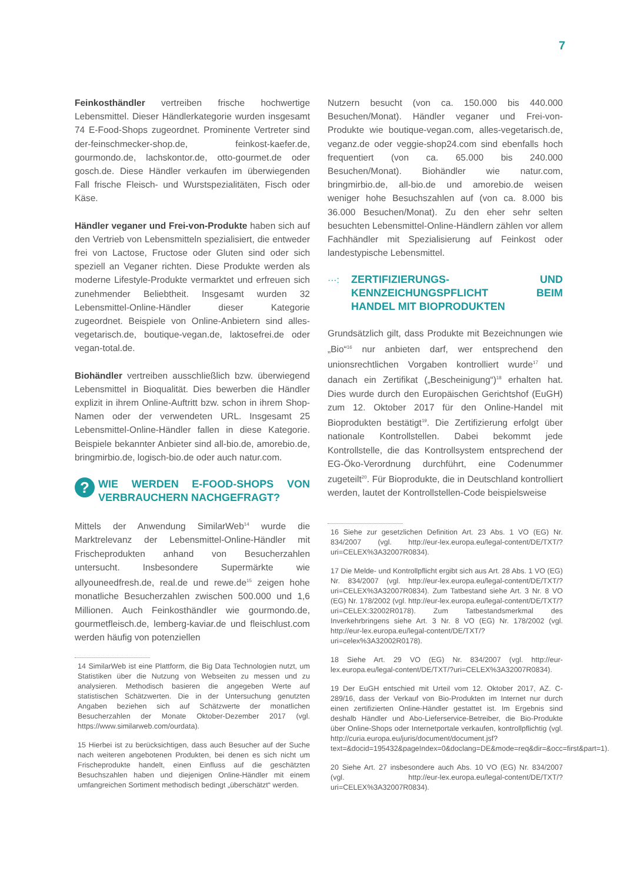7
Feinkosthändler vertreiben frische hochwertige Lebensmittel. Dieser Händlerkategorie wurden insgesamt 74 E-Food-Shops zugeordnet. Prominente Vertreter sind der-feinschmecker-shop.de, feinkost-kaefer.de, gourmondo.de, lachskontor.de, otto-gourmet.de oder gosch.de. Diese Händler verkaufen im überwiegenden Fall frische Fleisch- und Wurstspezialitäten, Fisch oder Käse.
Händler veganer und Frei-von-Produkte haben sich auf den Vertrieb von Lebensmitteln spezialisiert, die entweder frei von Lactose, Fructose oder Gluten sind oder sich speziell an Veganer richten. Diese Produkte werden als moderne Lifestyle-Produkte vermarktet und erfreuen sich zunehmender Beliebtheit. Insgesamt wurden 32 Lebensmittel-Online-Händler dieser Kategorie zugeordnet. Beispiele von Online-Anbietern sind alles-vegetarisch.de, boutique-vegan.de, laktosefrei.de oder vegan-total.de.
Biohändler vertreiben ausschließlich bzw. überwiegend Lebensmittel in Bioqualität. Dies bewerben die Händler explizit in ihrem Online-Auftritt bzw. schon in ihrem Shop-Namen oder der verwendeten URL. Insgesamt 25 Lebensmittel-Online-Händler fallen in diese Kategorie. Beispiele bekannter Anbieter sind all-bio.de, amorebio.de, bringmirbio.de, logisch-bio.de oder auch natur.com.
?
WIE WERDEN E-FOOD-SHOPS VON VERBRAUCHERN NACHGEFRAGT?
Mittels der Anwendung SimilarWeb<sup>14</sup> wurde die Marktrelevanz der Lebensmittel-Online-Händler mit Frischeprodukten anhand von Besucherzahlen untersucht. Insbesondere Supermärkte wie allyouneedfresh.de, real.de und rewe.de<sup>15</sup> zeigen hohe monatliche Besucherzahlen zwischen 500.000 und 1,6 Millionen. Auch Feinkosthändler wie gourmondo.de, gourmetfleisch.de, lemberg-kaviar.de und fleischlust.com werden häufig von potenziellen
14 SimilarWeb ist eine Plattform, die Big Data Technologien nutzt, um Statistiken über die Nutzung von Webseiten zu messen und zu analysieren. Methodisch basieren die angegeben Werte auf statistischen Schätzwerten. Die in der Untersuchung genutzten Angaben beziehen sich auf Schätzwerte der monatlichen Besucherzahlen der Monate Oktober-Dezember 2017 (vgl. https://www.similarweb.com/ourdata).
15 Hierbei ist zu berücksichtigen, dass auch Besucher auf der Suche nach weiteren angebotenen Produkten, bei denen es sich nicht um Frischeprodukte handelt, einen Einfluss auf die geschätzten Besuchszahlen haben und diejenigen Online-Händler mit einem umfangreichen Sortiment methodisch bedingt „überschätzt“ werden.
Nutzern besucht (von ca. 150.000 bis 440.000 Besuchen/Monat). Händler veganer und Frei-von-Produkte wie boutique-vegan.com, alles-vegetarisch.de, veganz.de oder veggie-shop24.com sind ebenfalls hoch frequentiert (von ca. 65.000 bis 240.000 Besuchen/Monat). Biohändler wie natur.com, bringmirbio.de, all-bio.de und amorebio.de weisen weniger hohe Besuchszahlen auf (von ca. 8.000 bis 36.000 Besuchen/Monat). Zu den eher sehr selten besuchten Lebensmittel-Online-Händlern zählen vor allem Fachhändler mit Spezialisierung auf Feinkost oder landestypische Lebensmittel.
···:
ZERTIFIZIERUNGS- UND KENNZEICHUNGSPFLICHT BEIM HANDEL MIT BIOPRODUKTEN
Grundsätzlich gilt, dass Produkte mit Bezeichnungen wie „Bio“<sup>16</sup> nur anbieten darf, wer entsprechend den unionsrechtlichen Vorgaben kontrolliert wurde<sup>17</sup> und danach ein Zertifikat („Bescheinigung“)<sup>18</sup> erhalten hat. Dies wurde durch den Europäischen Gerichtshof (EuGH) zum 12. Oktober 2017 für den Online-Handel mit Bioprodukten bestätigt<sup>19</sup>. Die Zertifizierung erfolgt über nationale Kontrollstellen. Dabei bekommt jede Kontrollstelle, die das Kontrollsystem entsprechend der EG-Öko-Verordnung durchführt, eine Codenummer zugeteilt<sup>20</sup>. Für Bioprodukte, die in Deutschland kontrolliert werden, lautet der Kontrollstellen-Code beispielsweise
16 Siehe zur gesetzlichen Definition Art. 23 Abs. 1 VO (EG) Nr. 834/2007 (vgl. http://eur-lex.europa.eu/legal-content/DE/TXT/?uri=CELEX%3A32007R0834).
17 Die Melde- und Kontrollpflicht ergibt sich aus Art. 28 Abs. 1 VO (EG) Nr. 834/2007 (vgl. http://eur-lex.europa.eu/legal-content/DE/TXT/?uri=CELEX%3A32007R0834). Zum Tatbestand siehe Art. 3 Nr. 8 VO (EG) Nr. 178/2002 (vgl. http://eur-lex.europa.eu/legal-content/DE/TXT/?uri=CELEX:32002R0178). Zum Tatbestandsmerkmal des Inverkehrbringens siehe Art. 3 Nr. 8 VO (EG) Nr. 178/2002 (vgl. http://eur-lex.europa.eu/legal-content/DE/TXT/?uri=celex%3A32002R0178).
18 Siehe Art. 29 VO (EG) Nr. 834/2007 (vgl. http://eur-lex.europa.eu/legal-content/DE/TXT/?uri=CELEX%3A32007R0834).
19 Der EuGH entschied mit Urteil vom 12. Oktober 2017, AZ. C-289/16, dass der Verkauf von Bio-Produkten im Internet nur durch einen zertifizierten Online-Händler gestattet ist. Im Ergebnis sind deshalb Händler und Abo-Lieferservice-Betreiber, die Bio-Produkte über Online-Shops oder Internetportale verkaufen, kontrollpflichtig (vgl. http://curia.europa.eu/juris/document/document.jsf?text=&docid=195432&pageIndex=0&doclang=DE&mode=req&dir=&occ=first&part=1).
20 Siehe Art. 27 insbesondere auch Abs. 10 VO (EG) Nr. 834/2007 (vgl. http://eur-lex.europa.eu/legal-content/DE/TXT/?uri=CELEX%3A32007R0834).